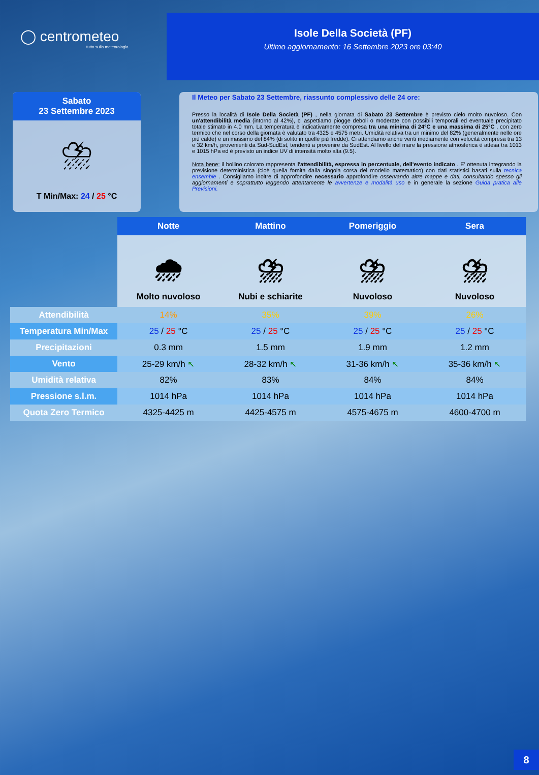◯ centrometeo
tutto sulla meteorologia
Isole Della Società (PF)
Ultimo aggiornamento: 16 Settembre 2023 ore 03:40
Sabato
23 Settembre 2023
⛈
T Min/Max: 24 / 25 °C
Il Meteo per Sabato 23 Settembre, riassunto complessivo delle 24 ore:
Presso la località di Isole Della Società (PF) , nella giornata di Sabato 23 Settembre è previsto cielo molto nuvoloso. Con un'attendibilità media (intorno al 42%), ci aspettiamo piogge deboli o moderate con possibili temporali ed eventuale precipitato totale stimato in 4.0 mm. La temperatura è indicativamente compresa tra una minima di 24°C e una massima di 25°C , con zero termico che nel corso della giornata è valutato tra 4325 e 4575 metri. Umidità relativa tra un minimo del 82% (generalmente nelle ore più calde) e un massimo del 84% (di solito in quelle più fredde). Ci attendiamo anche venti mediamente con velocità compresa tra 13 e 32 km/h, provenienti da Sud-SudEst, tendenti a provenire da SudEst. Al livello del mare la pressione atmosferica è attesa tra 1013 e 1015 hPa ed è previsto un indice UV di intensità molto alta (9.5).
Nota bene: il bollino colorato rappresenta l'attendibilità, espressa in percentuale, dell'evento indicato . E' ottenuta integrando la previsione deterministica (cioè quella fornita dalla singola corsa del modello matematico) con dati statistici basati sulla tecnica ensemble . Consigliamo inoltre di approfondire necessario approfondire osservando altre mappe e dati, consultando spesso gli aggiornamenti e soprattutto leggendo attentamente le avvertenze e modalità uso e in generale la sezione Guida pratica alle Previsioni.
| | Notte | Mattino | Pomeriggio | Sera |
| | 🌧 Molto nuvoloso | ⛈ Nubi e schiarite | ⛈ Nuvoloso | ⛈ Nuvoloso |
| Attendibilità | 14% | 35% | 39% | 26% |
| Temperatura Min/Max | 25 / 25 °C | 25 / 25 °C | 25 / 25 °C | 25 / 25 °C |
| Precipitazioni | 0.3 mm | 1.5 mm | 1.9 mm | 1.2 mm |
| Vento | 25-29 km/h ↖ | 28-32 km/h ↖ | 31-36 km/h ↖ | 35-36 km/h ↖ |
| Umidità relativa | 82% | 83% | 84% | 84% |
| Pressione s.l.m. | 1014 hPa | 1014 hPa | 1014 hPa | 1014 hPa |
| Quota Zero Termico | 4325-4425 m | 4425-4575 m | 4575-4675 m | 4600-4700 m |
8